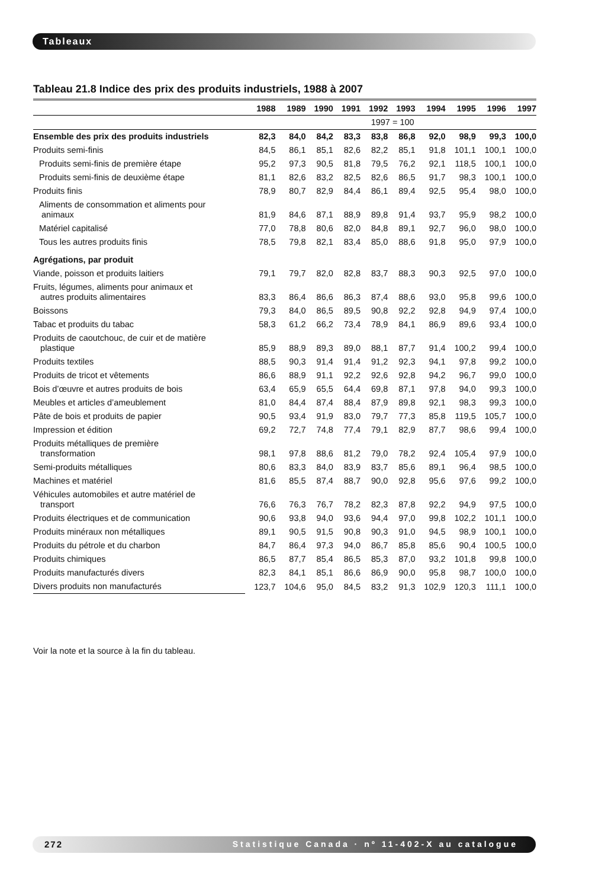Tableaux
Tableau 21.8 Indice des prix des produits industriels, 1988 à 2007
| | 1988 | 1989 | 1990 | 1991 | 1992 | 1993 | 1994 | 1995 | 1996 | 1997 |
| --- | --- | --- | --- | --- | --- | --- | --- | --- | --- | --- |
| | 1997 = 100 | | | | | | | | | |
| Ensemble des prix des produits industriels | 82,3 | 84,0 | 84,2 | 83,3 | 83,8 | 86,8 | 92,0 | 98,9 | 99,3 | 100,0 |
| Produits semi-finis | 84,5 | 86,1 | 85,1 | 82,6 | 82,2 | 85,1 | 91,8 | 101,1 | 100,1 | 100,0 |
| Produits semi-finis de première étape | 95,2 | 97,3 | 90,5 | 81,8 | 79,5 | 76,2 | 92,1 | 118,5 | 100,1 | 100,0 |
| Produits semi-finis de deuxième étape | 81,1 | 82,6 | 83,2 | 82,5 | 82,6 | 86,5 | 91,7 | 98,3 | 100,1 | 100,0 |
| Produits finis | 78,9 | 80,7 | 82,9 | 84,4 | 86,1 | 89,4 | 92,5 | 95,4 | 98,0 | 100,0 |
| Aliments de consommation et aliments pour animaux | 81,9 | 84,6 | 87,1 | 88,9 | 89,8 | 91,4 | 93,7 | 95,9 | 98,2 | 100,0 |
| Matériel capitalisé | 77,0 | 78,8 | 80,6 | 82,0 | 84,8 | 89,1 | 92,7 | 96,0 | 98,0 | 100,0 |
| Tous les autres produits finis | 78,5 | 79,8 | 82,1 | 83,4 | 85,0 | 88,6 | 91,8 | 95,0 | 97,9 | 100,0 |
| Agrégations, par produit | | | | | | | | | | |
| Viande, poisson et produits laitiers | 79,1 | 79,7 | 82,0 | 82,8 | 83,7 | 88,3 | 90,3 | 92,5 | 97,0 | 100,0 |
| Fruits, légumes, aliments pour animaux et autres produits alimentaires | 83,3 | 86,4 | 86,6 | 86,3 | 87,4 | 88,6 | 93,0 | 95,8 | 99,6 | 100,0 |
| Boissons | 79,3 | 84,0 | 86,5 | 89,5 | 90,8 | 92,2 | 92,8 | 94,9 | 97,4 | 100,0 |
| Tabac et produits du tabac | 58,3 | 61,2 | 66,2 | 73,4 | 78,9 | 84,1 | 86,9 | 89,6 | 93,4 | 100,0 |
| Produits de caoutchouc, de cuir et de matière plastique | 85,9 | 88,9 | 89,3 | 89,0 | 88,1 | 87,7 | 91,4 | 100,2 | 99,4 | 100,0 |
| Produits textiles | 88,5 | 90,3 | 91,4 | 91,4 | 91,2 | 92,3 | 94,1 | 97,8 | 99,2 | 100,0 |
| Produits de tricot et vêtements | 86,6 | 88,9 | 91,1 | 92,2 | 92,6 | 92,8 | 94,2 | 96,7 | 99,0 | 100,0 |
| Bois d’œuvre et autres produits de bois | 63,4 | 65,9 | 65,5 | 64,4 | 69,8 | 87,1 | 97,8 | 94,0 | 99,3 | 100,0 |
| Meubles et articles d’ameublement | 81,0 | 84,4 | 87,4 | 88,4 | 87,9 | 89,8 | 92,1 | 98,3 | 99,3 | 100,0 |
| Pâte de bois et produits de papier | 90,5 | 93,4 | 91,9 | 83,0 | 79,7 | 77,3 | 85,8 | 119,5 | 105,7 | 100,0 |
| Impression et édition | 69,2 | 72,7 | 74,8 | 77,4 | 79,1 | 82,9 | 87,7 | 98,6 | 99,4 | 100,0 |
| Produits métalliques de première transformation | 98,1 | 97,8 | 88,6 | 81,2 | 79,0 | 78,2 | 92,4 | 105,4 | 97,9 | 100,0 |
| Semi-produits métalliques | 80,6 | 83,3 | 84,0 | 83,9 | 83,7 | 85,6 | 89,1 | 96,4 | 98,5 | 100,0 |
| Machines et matériel | 81,6 | 85,5 | 87,4 | 88,7 | 90,0 | 92,8 | 95,6 | 97,6 | 99,2 | 100,0 |
| Véhicules automobiles et autre matériel de transport | 76,6 | 76,3 | 76,7 | 78,2 | 82,3 | 87,8 | 92,2 | 94,9 | 97,5 | 100,0 |
| Produits électriques et de communication | 90,6 | 93,8 | 94,0 | 93,6 | 94,4 | 97,0 | 99,8 | 102,2 | 101,1 | 100,0 |
| Produits minéraux non métalliques | 89,1 | 90,5 | 91,5 | 90,8 | 90,3 | 91,0 | 94,5 | 98,9 | 100,1 | 100,0 |
| Produits du pétrole et du charbon | 84,7 | 86,4 | 97,3 | 94,0 | 86,7 | 85,8 | 85,6 | 90,4 | 100,5 | 100,0 |
| Produits chimiques | 86,5 | 87,7 | 85,4 | 86,5 | 85,3 | 87,0 | 93,2 | 101,8 | 99,8 | 100,0 |
| Produits manufacturés divers | 82,3 | 84,1 | 85,1 | 86,6 | 86,9 | 90,0 | 95,8 | 98,7 | 100,0 | 100,0 |
| Divers produits non manufacturés | 123,7 | 104,6 | 95,0 | 84,5 | 83,2 | 91,3 | 102,9 | 120,3 | 111,1 | 100,0 |
Voir la note et la source à la fin du tableau.
272 Statistique Canada · nº 11-402-X au catalogue